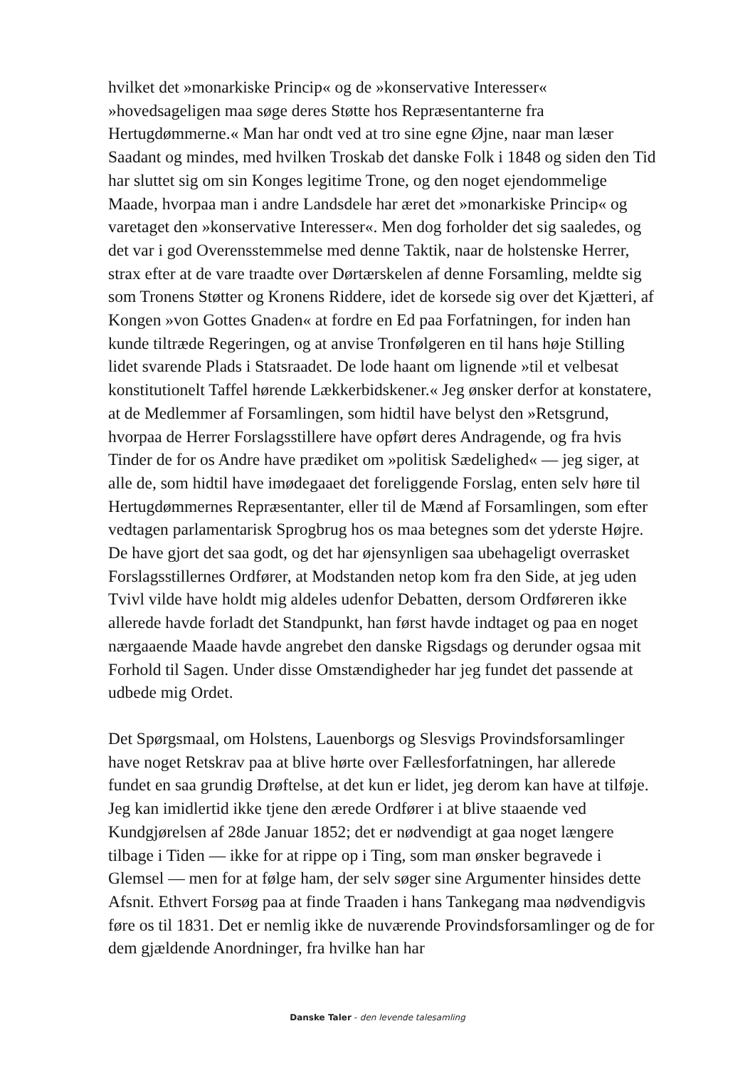hvilket det »monarkiske Princip« og de »konservative Interesser« »hovedsageligen maa søge deres Støtte hos Repræsentanterne fra Hertugdømmerne.« Man har ondt ved at tro sine egne Øjne, naar man læser Saadant og mindes, med hvilken Troskab det danske Folk i 1848 og siden den Tid har sluttet sig om sin Konges legitime Trone, og den noget ejendommelige Maade, hvorpaa man i andre Landsdele har æret det »monarkiske Princip« og varetaget den »konservative Interesser«. Men dog forholder det sig saaledes, og det var i god Overensstemmelse med denne Taktik, naar de holstenske Herrer, strax efter at de vare traadte over Dørtærskelen af denne Forsamling, meldte sig som Tronens Støtter og Kronens Riddere, idet de korsede sig over det Kjætteri, af Kongen »von Gottes Gnaden« at fordre en Ed paa Forfatningen, for inden han kunde tiltræde Regeringen, og at anvise Tronfølgeren en til hans høje Stilling lidet svarende Plads i Statsraadet. De lode haant om lignende »til et velbesat konstitutionelt Taffel hørende Lækkerbidskener.« Jeg ønsker derfor at konstatere, at de Medlemmer af Forsamlingen, som hidtil have belyst den »Retsgrund, hvorpaa de Herrer Forslagsstillere have opført deres Andragende, og fra hvis Tinder de for os Andre have prædiket om »politisk Sædelighed« — jeg siger, at alle de, som hidtil have imødegaaet det foreliggende Forslag, enten selv høre til Hertugdømmernes Repræsentanter, eller til de Mænd af Forsamlingen, som efter vedtagen parlamentarisk Sprogbrug hos os maa betegnes som det yderste Højre. De have gjort det saa godt, og det har øjensynligen saa ubehageligt overrasket Forslagsstillernes Ordfører, at Modstanden netop kom fra den Side, at jeg uden Tvivl vilde have holdt mig aldeles udenfor Debatten, dersom Ordføreren ikke allerede havde forladt det Standpunkt, han først havde indtaget og paa en noget nærgaaende Maade havde angrebet den danske Rigsdags og derunder ogsaa mit Forhold til Sagen. Under disse Omstændigheder har jeg fundet det passende at udbede mig Ordet.
Det Spørgsmaal, om Holstens, Lauenborgs og Slesvigs Provindsforsamlinger have noget Retskrav paa at blive hørte over Fællesforfatningen, har allerede fundet en saa grundig Drøftelse, at det kun er lidet, jeg derom kan have at tilføje. Jeg kan imidlertid ikke tjene den ærede Ordfører i at blive staaende ved Kundgjørelsen af 28de Januar 1852; det er nødvendigt at gaa noget længere tilbage i Tiden — ikke for at rippe op i Ting, som man ønsker begravede i Glemsel — men for at følge ham, der selv søger sine Argumenter hinsides dette Afsnit. Ethvert Forsøg paa at finde Traaden i hans Tankegang maa nødvendigvis føre os til 1831. Det er nemlig ikke de nuværende Provindsforsamlinger og de for dem gjældende Anordninger, fra hvilke han har
Danske Taler - den levende talesamling